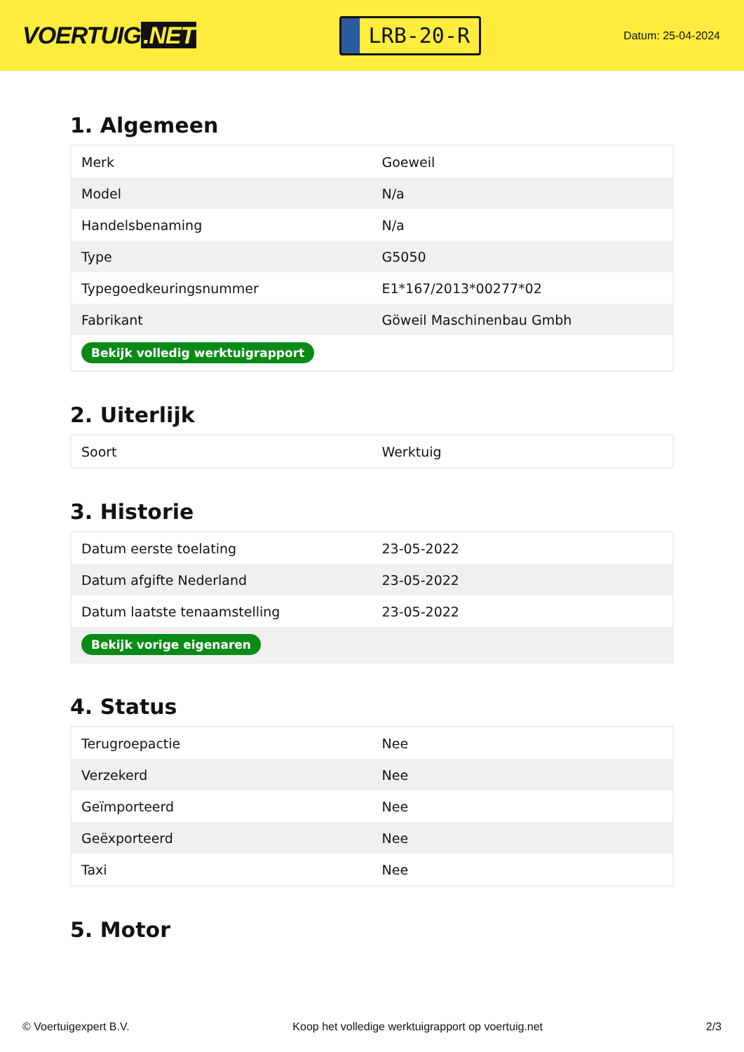VOERTUIG.NET
LRB-20-R
Datum: 25-04-2024
1. Algemeen
| Merk | Goeweil |
| Model | N/a |
| Handelsbenaming | N/a |
| Type | G5050 |
| Typegoedkeuringsnummer | E1*167/2013*00277*02 |
| Fabrikant | Göweil Maschinenbau Gmbh |
| Bekijk volledig werktuigrapport | |
2. Uiterlijk
| Soort | Werktuig |
3. Historie
| Datum eerste toelating | 23-05-2022 |
| Datum afgifte Nederland | 23-05-2022 |
| Datum laatste tenaamstelling | 23-05-2022 |
| Bekijk vorige eigenaren | |
4. Status
| Terugroepactie | Nee |
| Verzekerd | Nee |
| Geïmporteerd | Nee |
| Geëxporteerd | Nee |
| Taxi | Nee |
5. Motor
© Voertuigexpert B.V. Koop het volledige werktuigrapport op voertuig.net 2/3